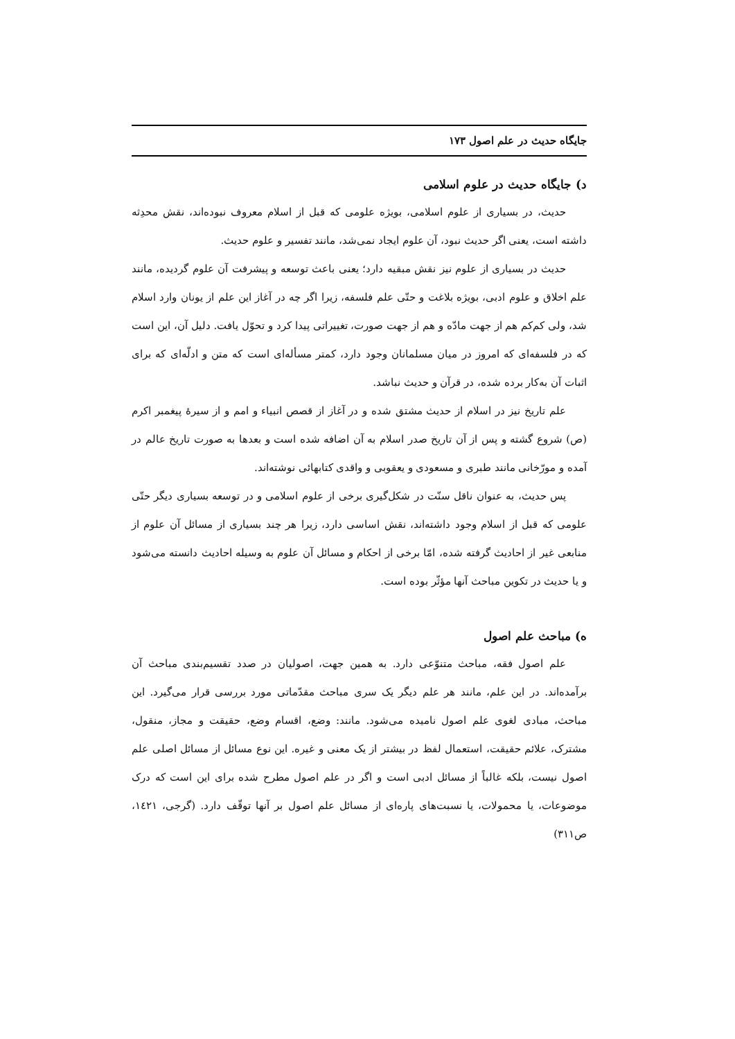جایگاه حدیث در علم اصول ۱۷۳
د) جایگاه حدیث در علوم اسلامی
حدیث، در بسیاری از علوم اسلامی، بویژه علومی که قبل از اسلام معروف نبوده‌اند، نقش محدِثه داشته است، یعنی اگر حدیث نبود، آن علوم ایجاد نمی‌شد، مانند تفسیر و علوم حدیث.
حدیث در بسیاری از علوم نیز نقش مبقیه دارد؛ یعنی باعث توسعه و پیشرفت آن علوم گردیده، مانند علم اخلاق و علوم ادبی، بویژه بلاغت و حتّی علم فلسفه، زیرا اگر چه در آغاز این علم از یونان وارد اسلام شد، ولی کم‌کم هم از جهت مادّه و هم از جهت صورت، تغییراتی پیدا کرد و تحوّل یافت. دلیل آن، این است که در فلسفه‌ای که امروز در میان مسلمانان وجود دارد، کمتر مسأله‌ای است که متن و ادلّه‌ای که برای اثبات آن به‌کار برده شده، در قرآن و حدیث نباشد.
علم تاریخ نیز در اسلام از حدیث مشتق شده و در آغاز از قصص انبیاء و امم و از سیرهٔ پیغمبر اکرم (ص) شروع گشته و پس از آن تاریخ صدر اسلام به آن اضافه شده است و بعدها به صورت تاریخ عالم در آمده و مورّخانی مانند طبری و مسعودی و یعقوبی و واقدی کتابهائی نوشته‌اند.
پس حدیث، به عنوان ناقل سنّت در شکل‌گیری برخی از علوم اسلامی و در توسعه بسیاری دیگر حتّی علومی که قبل از اسلام وجود داشته‌اند، نقش اساسی دارد، زیرا هر چند بسیاری از مسائل آن علوم از منابعی غیر از احادیث گرفته شده، امّا برخی از احکام و مسائل آن علوم به وسیله احادیث دانسته می‌شود و یا حدیث در تکوین مباحث آنها مؤثّر بوده است.
ه) مباحث علم اصول
علم اصول فقه، مباحث متنوّعی دارد. به همین جهت، اصولیان در صدد تقسیم‌بندی مباحث آن برآمده‌اند. در این علم، مانند هر علم دیگر یک سری مباحث مقدّماتی مورد بررسی قرار می‌گیرد. این مباحث، مبادی لغوی علم اصول نامیده می‌شود. مانند: وضع، اقسام وضع، حقیقت و مجاز، منقول، مشترک، علائم حقیقت، استعمال لفظ در بیشتر از یک معنی و غیره. این نوع مسائل از مسائل اصلی علم اصول نیست، بلکه غالباً از مسائل ادبی است و اگر در علم اصول مطرح شده برای این است که درک موضوعات، یا محمولات، یا نسبت‌های پاره‌ای از مسائل علم اصول بر آنها توقّف دارد. (گرجی، ۱٤۲۱، ص۳۱۱)